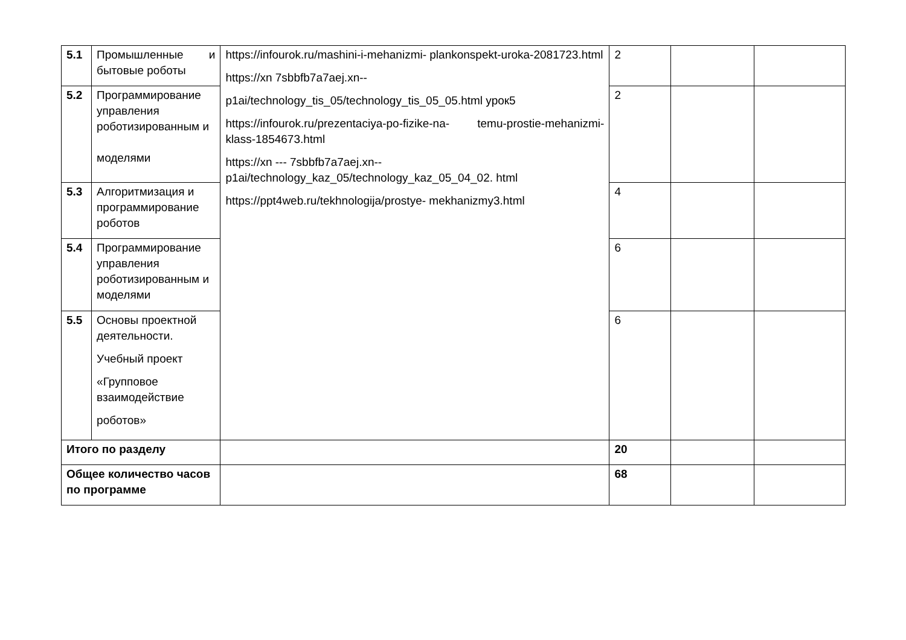| 5.1 | Промышленные и бытовые роботы | https://infourok.ru/mashini-i-mehanizmi- plankonspekt-uroka-2081723.html https://xn 7sbbfb7a7aej.xn-- p1ai/technology_tis_05/technology_tis_05_05.html урок5 https://infourok.ru/prezentaciya-po-fizike-na- temu-prostie-mehanizmi-klass-1854673.html https://xn --- 7sbbfb7a7aej.xn-- p1ai/technology_kaz_05/technology_kaz_05_04_02. html https://ppt4web.ru/tekhnologija/prostye- mekhanizmy3.html | 2 | | |
| 5.2 | Программирование управления роботизированным и моделями | | 2 | | |
| 5.3 | Алгоритмизация и программирование роботов | | 4 | | |
| 5.4 | Программирование управления роботизированным и моделями | | 6 | | |
| 5.5 | Основы проектной деятельности. Учебный проект «Групповое взаимодействие роботов» | | 6 | | |
| Итого по разделу | | | 20 | | |
| Общее количество часов по программе | | | 68 | | |